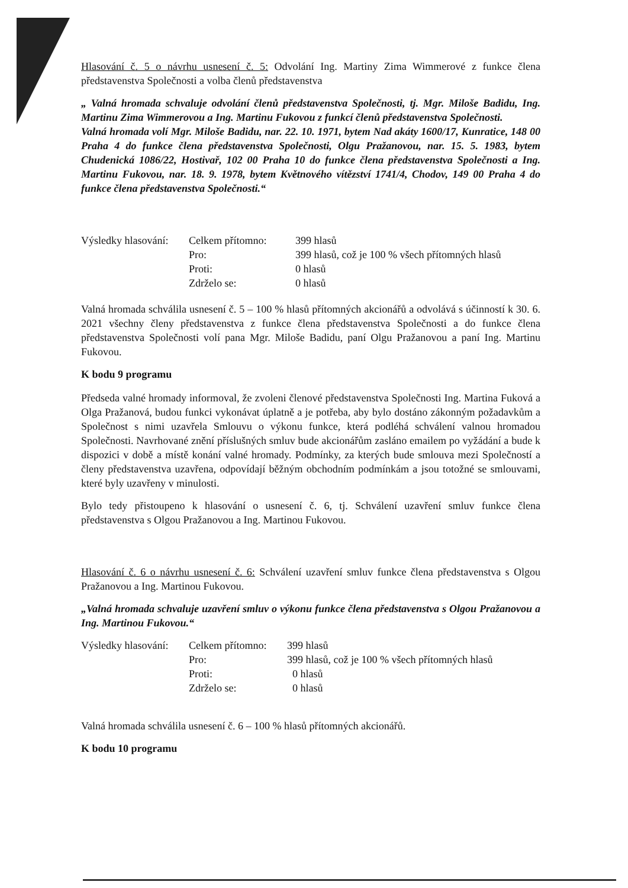Hlasování č. 5 o návrhu usnesení č. 5: Odvolání Ing. Martiny Zima Wimmerové z funkce člena představenstva Společnosti a volba členů představenstva
„ Valná hromada schvaluje odvolání členů představenstva Společnosti, tj. Mgr. Miloše Badidu, Ing. Martinu Zima Wimmerovou a Ing. Martinu Fukovou z funkcí členů představenstva Společnosti.
Valná hromada volí Mgr. Miloše Badidu, nar. 22. 10. 1971, bytem Nad akáty 1600/17, Kunratice, 148 00 Praha 4 do funkce člena představenstva Společnosti, Olgu Pražanovou, nar. 15. 5. 1983, bytem Chudenická 1086/22, Hostivař, 102 00 Praha 10 do funkce člena představenstva Společnosti a Ing. Martinu Fukovou, nar. 18. 9. 1978, bytem Květnového vítězství 1741/4, Chodov, 149 00 Praha 4 do funkce člena představenstva Společnosti.“
| Výsledky hlasování: | Celkem přítomno: | 399 hlasů |
| | Pro: | 399 hlasů, což je 100 % všech přítomných hlasů |
| | Proti: | 0 hlasů |
| | Zdrželo se: | 0 hlasů |
Valná hromada schválila usnesení č. 5 – 100 % hlasů přítomných akcionářů a odvolává s účinností k 30. 6. 2021 všechny členy představenstva z funkce člena představenstva Společnosti a do funkce člena představenstva Společnosti volí pana Mgr. Miloše Badidu, paní Olgu Pražanovou a paní Ing. Martinu Fukovou.
K bodu 9 programu
Předseda valné hromady informoval, že zvoleni členové představenstva Společnosti Ing. Martina Fuková a Olga Pražanová, budou funkci vykonávat úplatně a je potřeba, aby bylo dostáno zákonným požadavkům a Společnost s nimi uzavřela Smlouvu o výkonu funkce, která podléhá schválení valnou hromadou Společnosti. Navrhované znění příslušných smluv bude akcionářům zasláno emailem po vyžádání a bude k dispozici v době a místě konání valné hromady. Podmínky, za kterých bude smlouva mezi Společností a členy představenstva uzavřena, odpovídají běžným obchodním podmínkám a jsou totožné se smlouvami, které byly uzavřeny v minulosti.
Bylo tedy přistoupeno k hlasování o usnesení č. 6, tj. Schválení uzavření smluv funkce člena představenstva s Olgou Pražanovou a Ing. Martinou Fukovou.
Hlasování č. 6 o návrhu usnesení č. 6: Schválení uzavření smluv funkce člena představenstva s Olgou Pražanovou a Ing. Martinou Fukovou.
„Valná hromada schvaluje uzavření smluv o výkonu funkce člena představenstva s Olgou Pražanovou a Ing. Martinou Fukovou.“
| Výsledky hlasování: | Celkem přítomno: | 399 hlasů |
| | Pro: | 399 hlasů, což je 100 % všech přítomných hlasů |
| | Proti: | 0 hlasů |
| | Zdrželo se: | 0 hlasů |
Valná hromada schválila usnesení č. 6 – 100 % hlasů přítomných akcionářů.
K bodu 10 programu